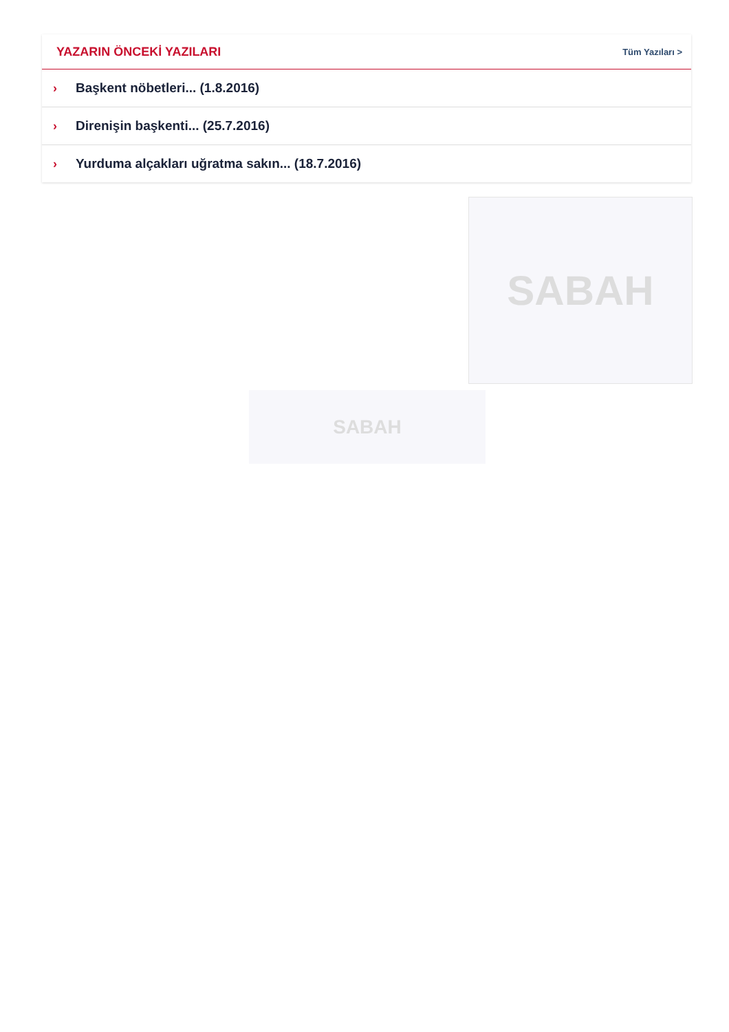YAZARIN ÖNCEKİ YAZILARI
Tüm Yazıları >
› Başkent nöbetleri... (1.8.2016)
› Direnişin başkenti... (25.7.2016)
› Yurduma alçakları uğratma sakın... (18.7.2016)
SABAH
SABAH